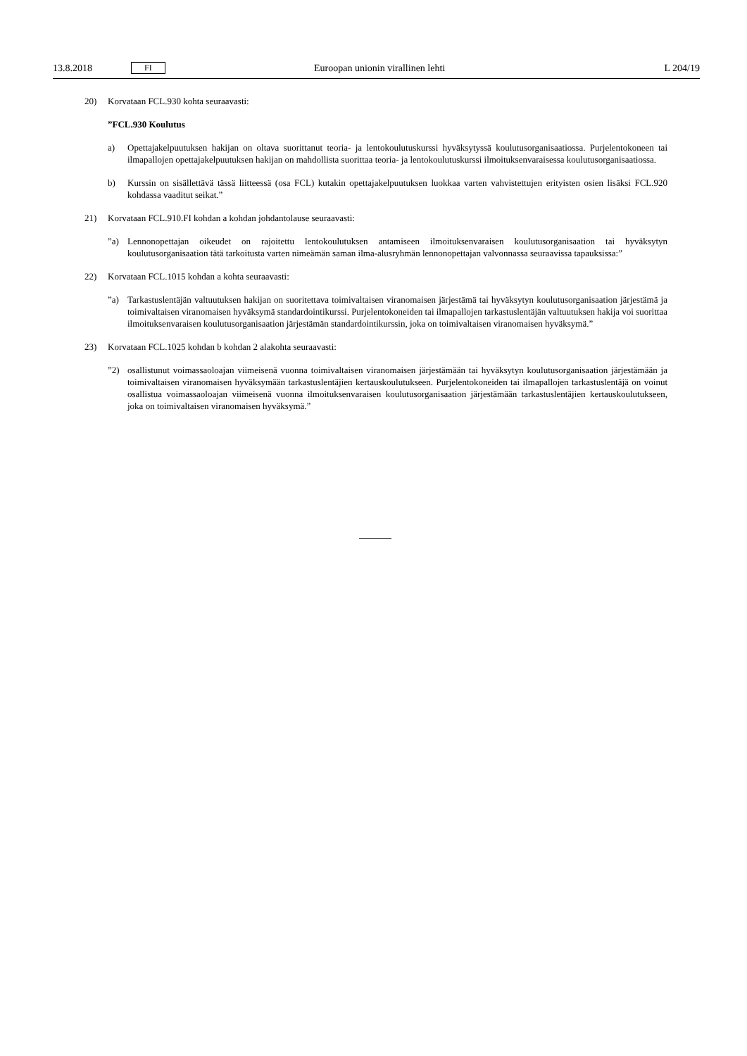13.8.2018 FI Euroopan unionin virallinen lehti L 204/19
20) Korvataan FCL.930 kohta seuraavasti:
”FCL.930 Koulutus
a) Opettajakelpuutuksen hakijan on oltava suorittanut teoria- ja lentokoulutuskurssi hyväksytyssä koulutusorganisaatiossa. Purjelentokoneen tai ilmapallojen opettajakelpuutuksen hakijan on mahdollista suorittaa teoria- ja lentokoulutuskurssi ilmoituksenvaraisessa koulutusorganisaatiossa.
b) Kurssin on sisällettävä tässä liitteessä (osa FCL) kutakin opettajakelpuutuksen luokkaa varten vahvistettujen erityisten osien lisäksi FCL.920 kohdassa vaaditut seikat.”
21) Korvataan FCL.910.FI kohdan a kohdan johdantolause seuraavasti:
”a) Lennonopettajan oikeudet on rajoitettu lentokoulutuksen antamiseen ilmoituksenvaraisen koulutusorganisaation tai hyväksytyn koulutusorganisaation tätä tarkoitusta varten nimeämän saman ilma-alusryhmän lennonopettajan valvonnassa seuraavissa tapauksissa:”
22) Korvataan FCL.1015 kohdan a kohta seuraavasti:
”a) Tarkastuslentäjän valtuutuksen hakijan on suoritettava toimivaltaisen viranomaisen järjestämä tai hyväksytyn koulutusorganisaation järjestämä ja toimivaltaisen viranomaisen hyväksymä standardointikurssi. Purjelentokoneiden tai ilmapallojen tarkastuslentäjän valtuutuksen hakija voi suorittaa ilmoituksenvaraisen koulutusorganisaation järjestämän standardointikurssin, joka on toimivaltaisen viranomaisen hyväksymä.”
23) Korvataan FCL.1025 kohdan b kohdan 2 alakohta seuraavasti:
”2) osallistunut voimassaoloajan viimeisenä vuonna toimivaltaisen viranomaisen järjestämään tai hyväksytyn koulutusorganisaation järjestämään ja toimivaltaisen viranomaisen hyväksymään tarkastuslentäjien kertauskoulutukseen. Purjelentokoneiden tai ilmapallojen tarkastuslentäjä on voinut osallistua voimassaoloajan viimeisenä vuonna ilmoituksenvaraisen koulutusorganisaation järjestämään tarkastuslentäjien kertauskoulutukseen, joka on toimivaltaisen viranomaisen hyväksymä.”